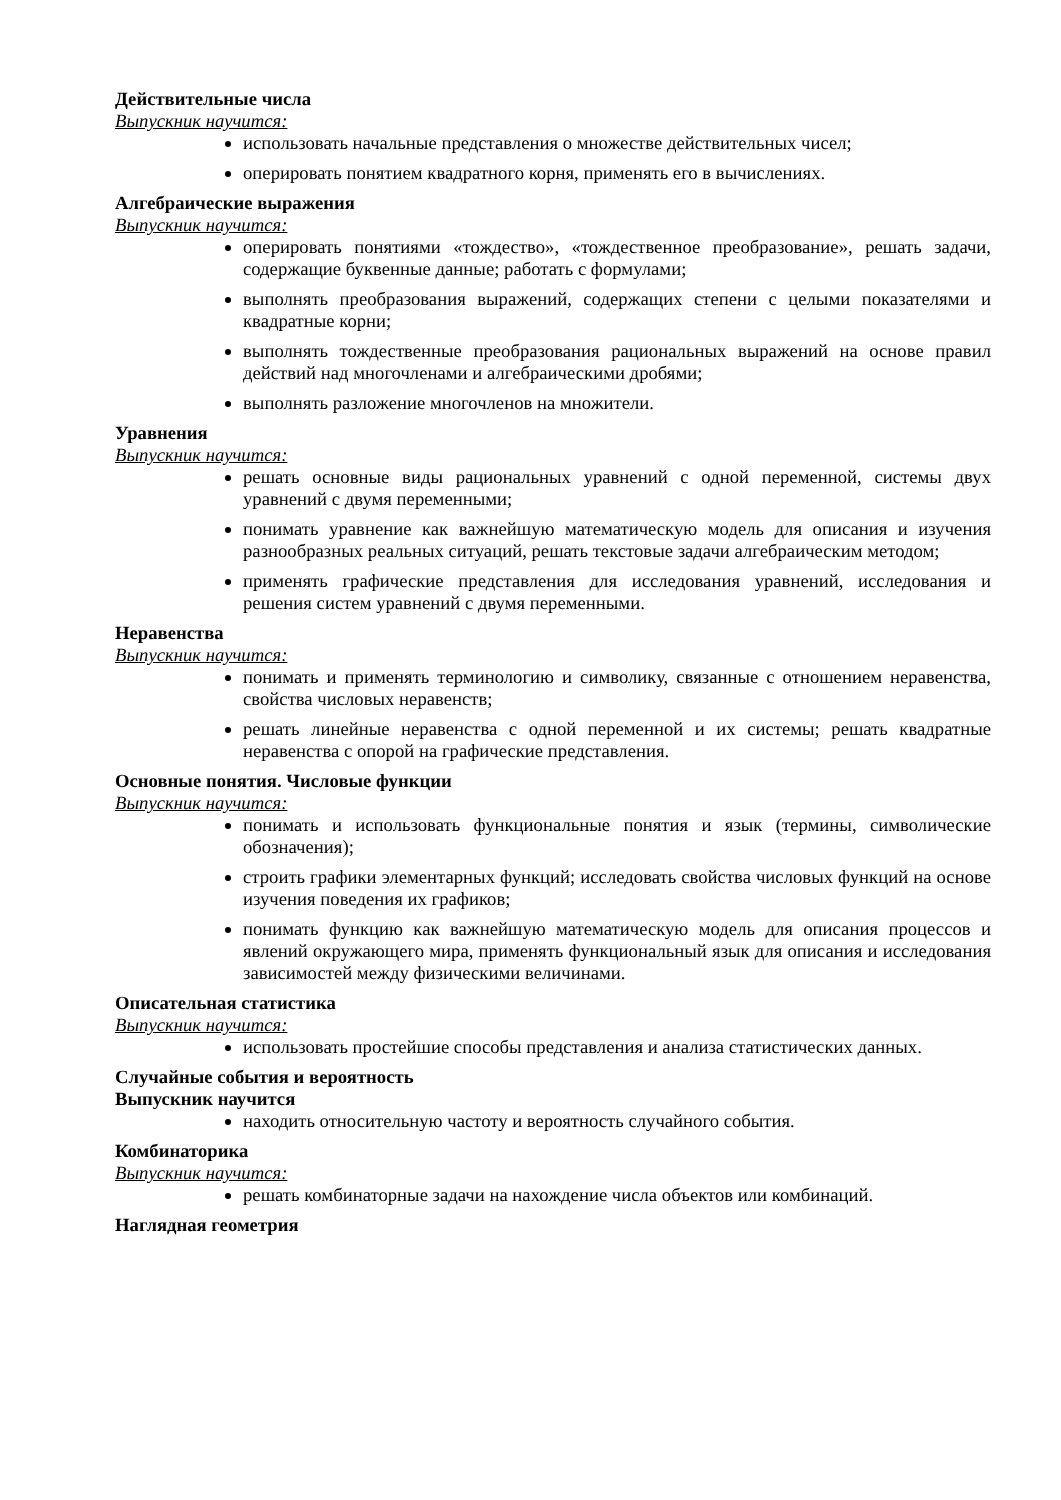Действительные числа
Выпускник научится:
использовать начальные представления о множестве действительных чисел;
оперировать понятием квадратного корня, применять его в вычислениях.
Алгебраические выражения
Выпускник научится:
оперировать понятиями «тождество», «тождественное преобразование», решать задачи, содержащие буквенные данные; работать с формулами;
выполнять преобразования выражений, содержащих степени с целыми показателями и квадратные корни;
выполнять тождественные преобразования рациональных выражений на основе правил действий над многочленами и алгебраическими дробями;
выполнять разложение многочленов на множители.
Уравнения
Выпускник научится:
решать основные виды рациональных уравнений с одной переменной, системы двух уравнений с двумя переменными;
понимать уравнение как важнейшую математическую модель для описания и изучения разнообразных реальных ситуаций, решать текстовые задачи алгебраическим методом;
применять графические представления для исследования уравнений, исследования и решения систем уравнений с двумя переменными.
Неравенства
Выпускник научится:
понимать и применять терминологию и символику, связанные с отношением неравенства, свойства числовых неравенств;
решать линейные неравенства с одной переменной и их системы; решать квадратные неравенства с опорой на графические представления.
Основные понятия. Числовые функции
Выпускник научится:
понимать и использовать функциональные понятия и язык (термины, символические обозначения);
строить графики элементарных функций; исследовать свойства числовых функций на основе изучения поведения их графиков;
понимать функцию как важнейшую математическую модель для описания процессов и явлений окружающего мира, применять функциональный язык для описания и исследования зависимостей между физическими величинами.
Описательная статистика
Выпускник научится:
использовать простейшие способы представления и анализа статистических данных.
Случайные события и вероятность
Выпускник научится
находить относительную частоту и вероятность случайного события.
Комбинаторика
Выпускник научится:
решать комбинаторные задачи на нахождение числа объектов или комбинаций.
Наглядная геометрия